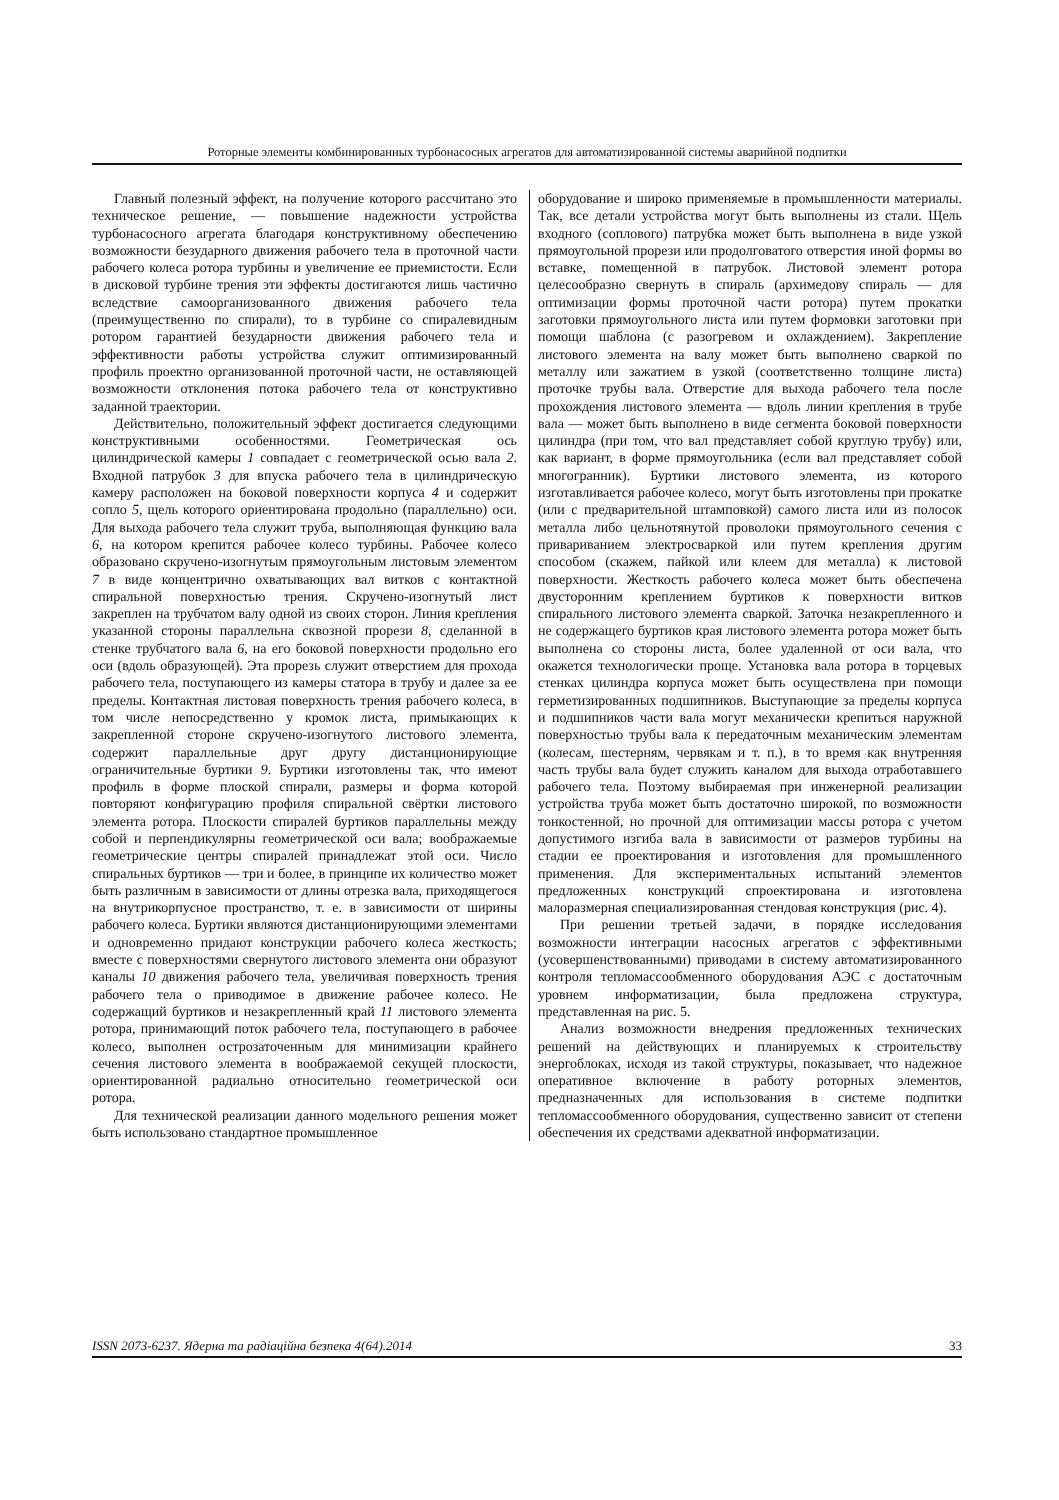Роторные элементы комбинированных турбонасосных агрегатов для автоматизированной системы аварийной подпитки
Главный полезный эффект, на получение которого рассчитано это техническое решение, — повышение надежности устройства турбонасосного агрегата благодаря конструктивному обеспечению возможности безударного движения рабочего тела в проточной части рабочего колеса ротора турбины и увеличение ее приемистости. Если в дисковой турбине трения эти эффекты достигаются лишь частично вследствие самоорганизованного движения рабочего тела (преимущественно по спирали), то в турбине со спиралевидным ротором гарантией безударности движения рабочего тела и эффективности работы устройства служит оптимизированный профиль проектно организованной проточной части, не оставляющей возможности отклонения потока рабочего тела от конструктивно заданной траектории.
Действительно, положительный эффект достигается следующими конструктивными особенностями. Геометрическая ось цилиндрической камеры 1 совпадает с геометрической осью вала 2. Входной патрубок 3 для впуска рабочего тела в цилиндрическую камеру расположен на боковой поверхности корпуса 4 и содержит сопло 5, щель которого ориентирована продольно (параллельно) оси. Для выхода рабочего тела служит труба, выполняющая функцию вала 6, на котором крепится рабочее колесо турбины. Рабочее колесо образовано скручено-изогнутым прямоугольным листовым элементом 7 в виде концентрично охватывающих вал витков с контактной спиральной поверхностью трения. Скручено-изогнутый лист закреплен на трубчатом валу одной из своих сторон. Линия крепления указанной стороны параллельна сквозной прорези 8, сделанной в стенке трубчатого вала 6, на его боковой поверхности продольно его оси (вдоль образующей). Эта прорезь служит отверстием для прохода рабочего тела, поступающего из камеры статора в трубу и далее за ее пределы. Контактная листовая поверхность трения рабочего колеса, в том числе непосредственно у кромок листа, примыкающих к закрепленной стороне скручено-изогнутого листового элемента, содержит параллельные друг другу дистанционирующие ограничительные буртики 9. Буртики изготовлены так, что имеют профиль в форме плоской спирали, размеры и форма которой повторяют конфигурацию профиля спиральной свёртки листового элемента ротора. Плоскости спиралей буртиков параллельны между собой и перпендикулярны геометрической оси вала; воображаемые геометрические центры спиралей принадлежат этой оси. Число спиральных буртиков — три и более, в принципе их количество может быть различным в зависимости от длины отрезка вала, приходящегося на внутрикорпусное пространство, т. е. в зависимости от ширины рабочего колеса. Буртики являются дистанционирующими элементами и одновременно придают конструкции рабочего колеса жесткость; вместе с поверхностями свернутого листового элемента они образуют каналы 10 движения рабочего тела, увеличивая поверхность трения рабочего тела о приводимое в движение рабочее колесо. Не содержащий буртиков и незакрепленный край 11 листового элемента ротора, принимающий поток рабочего тела, поступающего в рабочее колесо, выполнен остро­заточенным для минимизации крайнего сечения листового элемента в воображаемой секущей плоскости, ориентированной радиально относительно геометрической оси ротора.
Для технической реализации данного модельного решения может быть использовано стандартное промышленное
оборудование и широко применяемые в промышленности материалы. Так, все детали устройства могут быть выполнены из стали. Щель входного (соплового) патрубка может быть выполнена в виде узкой прямоугольной прорези или продолговатого отверстия иной формы во вставке, помещенной в патрубок. Листовой элемент ротора целесообразно свернуть в спираль (архимедову спираль — для оптимизации формы проточной части ротора) путем прокатки заготовки прямоугольного листа или путем формовки заготовки при помощи шаблона (с разогревом и охлаждением). Закрепление листового элемента на валу может быть выполнено сваркой по металлу или зажатием в узкой (соответственно толщине листа) проточке трубы вала. Отверстие для выхода рабочего тела после прохождения листового элемента — вдоль линии крепления в трубе вала — может быть выполнено в виде сегмента боковой поверхности цилиндра (при том, что вал представляет собой круглую трубу) или, как вариант, в форме прямоугольника (если вал представляет собой многогранник). Буртики листового элемента, из которого изготавливается рабочее колесо, могут быть изготовлены при прокатке (или с предварительной штамповкой) самого листа или из полосок металла либо цельнотянутой проволоки прямоугольного сечения с привариванием электросваркой или путем крепления другим способом (скажем, пайкой или клеем для металла) к листовой поверхности. Жесткость рабочего колеса может быть обеспечена двусторонним креплением буртиков к поверхности витков спирального листового элемента сваркой. Заточка незакрепленного и не содержащего буртиков края листового элемента ротора может быть выполнена со стороны листа, более удаленной от оси вала, что окажется технологически проще. Установка вала ротора в торцевых стенках цилиндра корпуса может быть осуществлена при помощи герметизированных подшипников. Выступающие за пределы корпуса и подшипников части вала могут механически крепиться наружной поверхностью трубы вала к передаточным механическим элементам (колесам, шестерням, червякам и т. п.), в то время как внутренняя часть трубы вала будет служить каналом для выхода отработавшего рабочего тела. Поэтому выбираемая при инженерной реализации устройства труба может быть достаточно широкой, по возможности тонкостенной, но прочной для оптимизации массы ротора с учетом допустимого изгиба вала в зависимости от размеров турбины на стадии ее проектирования и изготовления для промышленного применения. Для экспериментальных испытаний элементов предложенных конструкций спроектирована и изготовлена малоразмерная специализированная стендовая конструкция (рис. 4).
При решении третьей задачи, в порядке исследования возможности интеграции насосных агрегатов с эффективными (усовершенствованными) приводами в систему автоматизированного контроля тепломассообменного оборудования АЭС с достаточным уровнем информатизации, была предложена структура, представленная на рис. 5.
Анализ возможности внедрения предложенных технических решений на действующих и планируемых к строительству энергоблоках, исходя из такой структуры, показывает, что надежное оперативное включение в работу роторных элементов, предназначенных для использования в системе подпитки тепломассообменного оборудования, существенно зависит от степени обеспечения их средствами адекватной информатизации.
ISSN 2073-6237. Ядерна та радіаційна безпека 4(64).2014 33